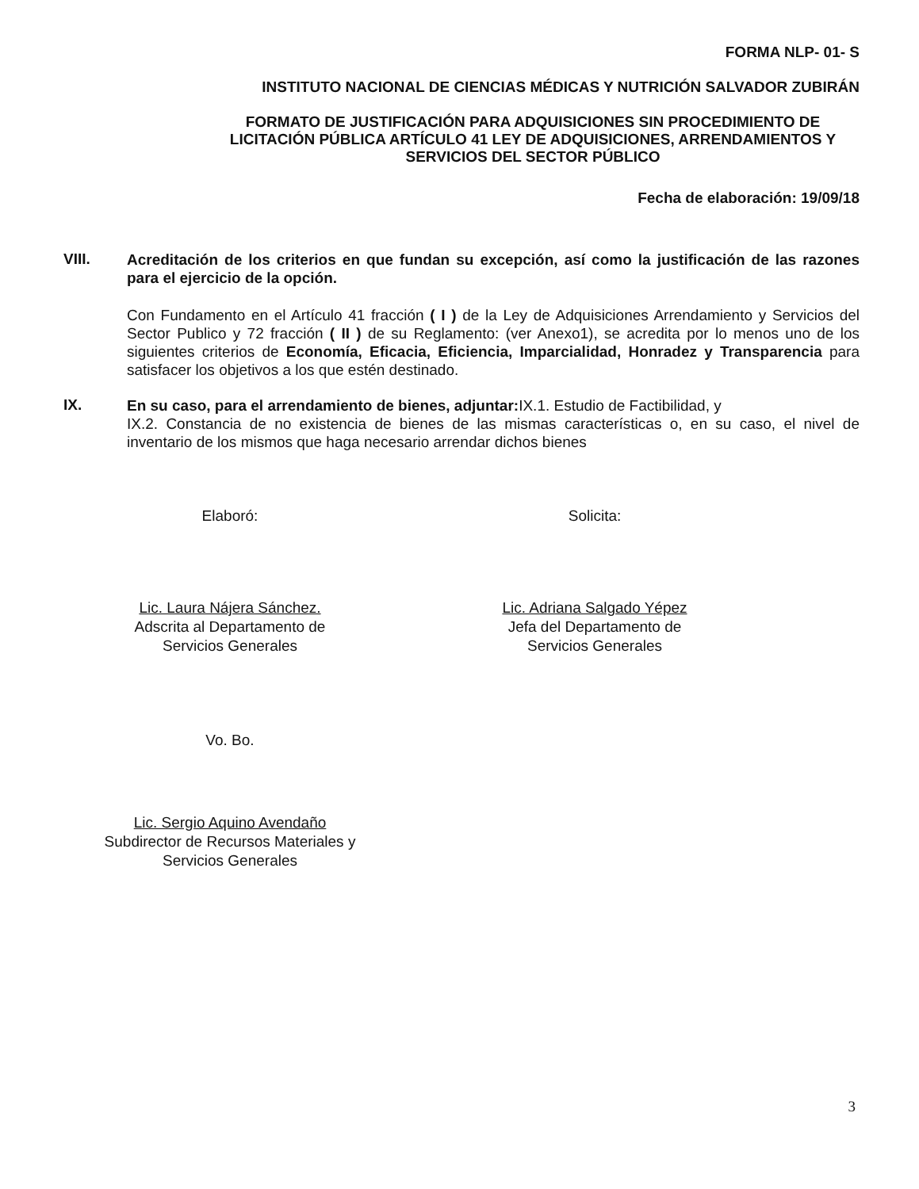FORMA NLP- 01- S
INSTITUTO NACIONAL DE CIENCIAS MÉDICAS Y NUTRICIÓN SALVADOR ZUBIRÁN
FORMATO DE JUSTIFICACIÓN PARA ADQUISICIONES SIN PROCEDIMIENTO DE LICITACIÓN PÚBLICA ARTÍCULO 41 LEY DE ADQUISICIONES, ARRENDAMIENTOS Y SERVICIOS DEL SECTOR PÚBLICO
Fecha de elaboración: 19/09/18
VIII.
Acreditación de los criterios en que fundan su excepción, así como la justificación de las razones para el ejercicio de la opción.
Con Fundamento en el Artículo 41 fracción ( I ) de la Ley de Adquisiciones Arrendamiento y Servicios del Sector Publico y 72 fracción ( II ) de su Reglamento: (ver Anexo1), se acredita por lo menos uno de los siguientes criterios de Economía, Eficacia, Eficiencia, Imparcialidad, Honradez y Transparencia para satisfacer los objetivos a los que estén destinado.
IX.
En su caso, para el arrendamiento de bienes, adjuntar: IX.1. Estudio de Factibilidad, y
IX.2. Constancia de no existencia de bienes de las mismas características o, en su caso, el nivel de inventario de los mismos que haga necesario arrendar dichos bienes
Elaboró:
Lic. Laura Nájera Sánchez.
Adscrita al Departamento de
Servicios Generales
Solicita:
Lic. Adriana Salgado Yépez
Jefa del Departamento de
Servicios Generales
Vo. Bo.
Lic. Sergio Aquino Avendaño
Subdirector de Recursos Materiales y
Servicios Generales
3